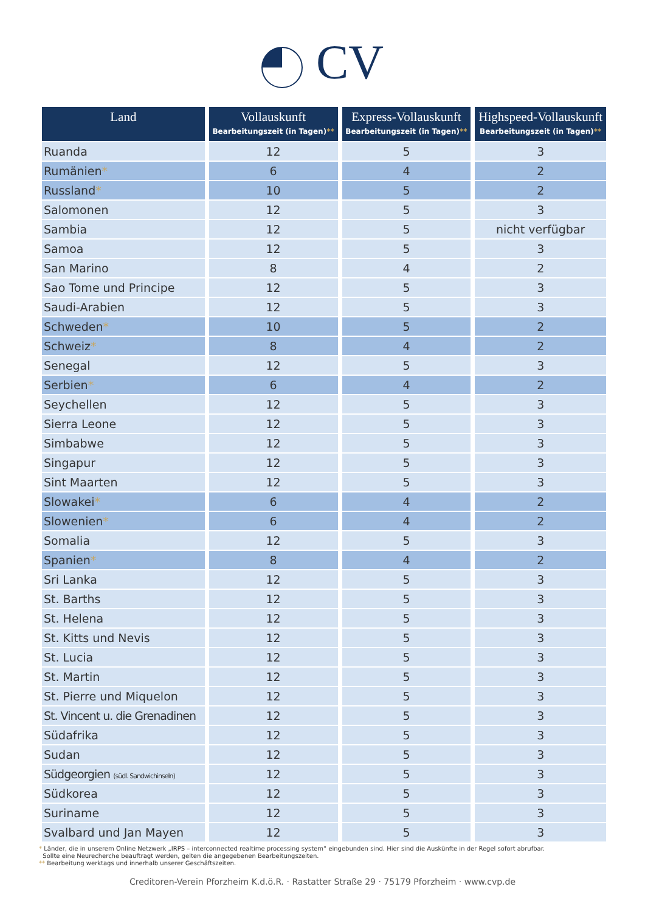CV
| Land | Vollauskunft Bearbeitungszeit (in Tagen) ** | Express-Vollauskunft Bearbeitungszeit (in Tagen) ** | Highspeed-Vollauskunft Bearbeitungszeit (in Tagen) ** |
| --- | --- | --- | --- |
| Ruanda | 12 | 5 | 3 |
| Rumänien * | 6 | 4 | 2 |
| Russland * | 10 | 5 | 2 |
| Salomonen | 12 | 5 | 3 |
| Sambia | 12 | 5 | nicht verfügbar |
| Samoa | 12 | 5 | 3 |
| San Marino | 8 | 4 | 2 |
| Sao Tome und Principe | 12 | 5 | 3 |
| Saudi-Arabien | 12 | 5 | 3 |
| Schweden * | 10 | 5 | 2 |
| Schweiz * | 8 | 4 | 2 |
| Senegal | 12 | 5 | 3 |
| Serbien * | 6 | 4 | 2 |
| Seychellen | 12 | 5 | 3 |
| Sierra Leone | 12 | 5 | 3 |
| Simbabwe | 12 | 5 | 3 |
| Singapur | 12 | 5 | 3 |
| Sint Maarten | 12 | 5 | 3 |
| Slowakei * | 6 | 4 | 2 |
| Slowenien * | 6 | 4 | 2 |
| Somalia | 12 | 5 | 3 |
| Spanien * | 8 | 4 | 2 |
| Sri Lanka | 12 | 5 | 3 |
| St. Barths | 12 | 5 | 3 |
| St. Helena | 12 | 5 | 3 |
| St. Kitts und Nevis | 12 | 5 | 3 |
| St. Lucia | 12 | 5 | 3 |
| St. Martin | 12 | 5 | 3 |
| St. Pierre und Miquelon | 12 | 5 | 3 |
| St. Vincent u. die Grenadinen | 12 | 5 | 3 |
| Südafrika | 12 | 5 | 3 |
| Sudan | 12 | 5 | 3 |
| Südgeorgien (südl. Sandwichinseln) | 12 | 5 | 3 |
| Südkorea | 12 | 5 | 3 |
| Suriname | 12 | 5 | 3 |
| Svalbard und Jan Mayen | 12 | 5 | 3 |
* Länder, die in unserem Online Netzwerk „IRPS – interconnected realtime processing system“ eingebunden sind. Hier sind die Auskünfte in der Regel sofort abrufbar.
Sollte eine Neurecherche beauftragt werden, gelten die angegebenen Bearbeitungszeiten.
** Bearbeitung werktags und innerhalb unserer Geschäftszeiten.
Creditoren-Verein Pforzheim K.d.ö.R. · Rastatter Straße 29 · 75179 Pforzheim · www.cvp.de